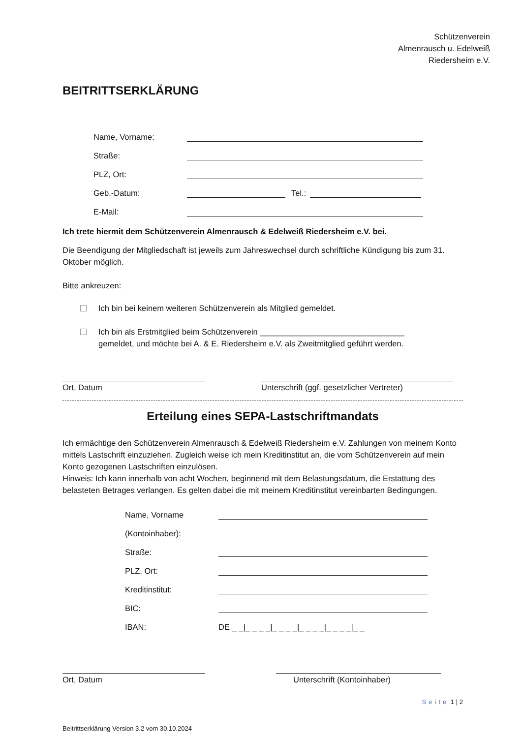Schützenverein
Almenrausch u. Edelweiß
Riedersheim e.V.
BEITRITTSERKLÄRUNG
Name, Vorname:
Straße:
PLZ, Ort:
Geb.-Datum:
Tel.:
E-Mail:
Ich trete hiermit dem Schützenverein Almenrausch & Edelweiß Riedersheim e.V. bei.
Die Beendigung der Mitgliedschaft ist jeweils zum Jahreswechsel durch schriftliche Kündigung bis zum 31. Oktober möglich.
Bitte ankreuzen:
Ich bin bei keinem weiteren Schützenverein als Mitglied gemeldet.
Ich bin als Erstmitglied beim Schützenverein ________________________________
gemeldet, und möchte bei A. & E. Riedersheim e.V. als Zweitmitglied geführt werden.
Ort, Datum Unterschrift (ggf. gesetzlicher Vertreter)
Erteilung eines SEPA-Lastschriftmandats
Ich ermächtige den Schützenverein Almenrausch & Edelweiß Riedersheim e.V. Zahlungen von meinem Konto mittels Lastschrift einzuziehen. Zugleich weise ich mein Kreditinstitut an, die vom Schützenverein auf mein Konto gezogenen Lastschriften einzulösen.
Hinweis: Ich kann innerhalb von acht Wochen, beginnend mit dem Belastungsdatum, die Erstattung des belasteten Betrages verlangen. Es gelten dabei die mit meinem Kreditinstitut vereinbarten Bedingungen.
Name, Vorname
(Kontoinhaber):
Straße:
PLZ, Ort:
Kreditinstitut:
BIC:
IBAN: DE _ _|_ _ _ _|_ _ _ _|_ _ _ _|_ _ _ _|_ _
Ort, Datum Unterschrift (Kontoinhaber)
Seite 1 | 2
Beitrittserklärung Version 3.2 vom 30.10.2024